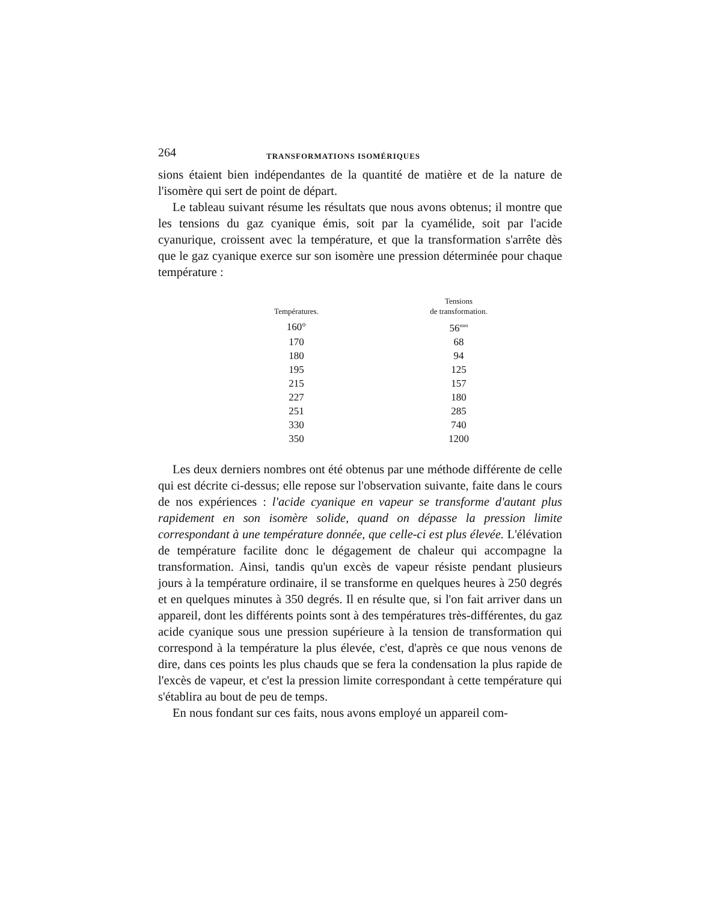264 TRANSFORMATIONS ISOMÉRIQUES
sions étaient bien indépendantes de la quantité de matière et de la nature de l'isomère qui sert de point de départ.
Le tableau suivant résume les résultats que nous avons obtenus; il montre que les tensions du gaz cyanique émis, soit par la cyamélide, soit par l'acide cyanurique, croissent avec la température, et que la transformation s'arrête dès que le gaz cyanique exerce sur son isomère une pression déterminée pour chaque température :
| Températures. | Tensions de transformation. |
| --- | --- |
| 160° | 56<sup>mm</sup> |
| 170 | 68 |
| 180 | 94 |
| 195 | 125 |
| 215 | 157 |
| 227 | 180 |
| 251 | 285 |
| 330 | 740 |
| 350 | 1200 |
Les deux derniers nombres ont été obtenus par une méthode différente de celle qui est décrite ci-dessus; elle repose sur l'observation suivante, faite dans le cours de nos expériences : l'acide cyanique en vapeur se transforme d'autant plus rapidement en son isomère solide, quand on dépasse la pression limite correspondant à une température donnée, que celle-ci est plus élevée. L'élévation de température facilite donc le dégagement de chaleur qui accompagne la transformation. Ainsi, tandis qu'un excès de vapeur résiste pendant plusieurs jours à la température ordinaire, il se transforme en quelques heures à 250 degrés et en quelques minutes à 350 degrés. Il en résulte que, si l'on fait arriver dans un appareil, dont les différents points sont à des températures très-différentes, du gaz acide cyanique sous une pression supérieure à la tension de transformation qui correspond à la température la plus élevée, c'est, d'après ce que nous venons de dire, dans ces points les plus chauds que se fera la condensation la plus rapide de l'excès de vapeur, et c'est la pression limite correspondant à cette température qui s'établira au bout de peu de temps.
En nous fondant sur ces faits, nous avons employé un appareil com-